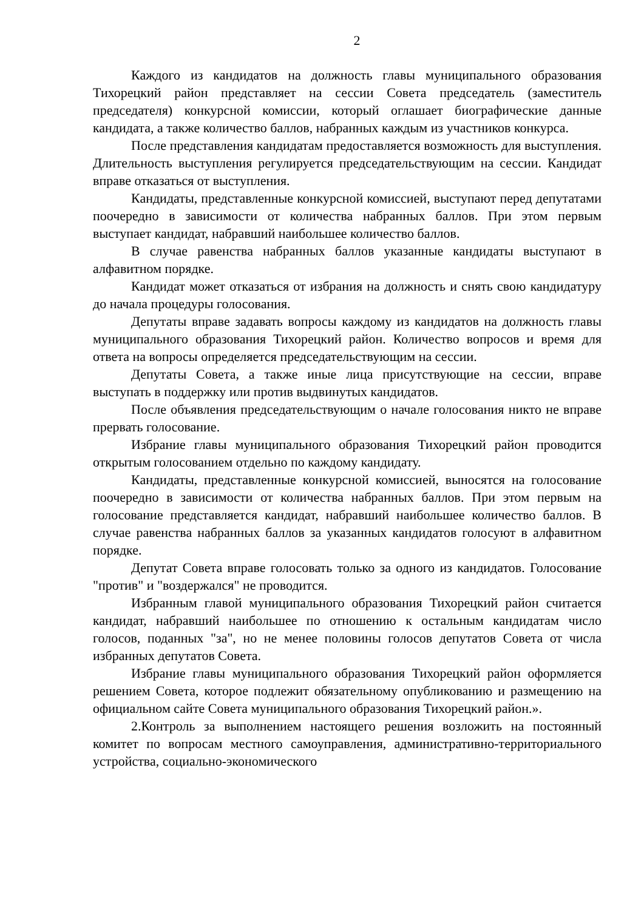2
Каждого из кандидатов на должность главы муниципального образования Тихорецкий район представляет на сессии Совета председатель (заместитель председателя) конкурсной комиссии, который оглашает биографические данные кандидата, а также количество баллов, набранных каждым из участников конкурса.
После представления кандидатам предоставляется возможность для выступления. Длительность выступления регулируется председательствующим на сессии. Кандидат вправе отказаться от выступления.
Кандидаты, представленные конкурсной комиссией, выступают перед депутатами поочередно в зависимости от количества набранных баллов. При этом первым выступает кандидат, набравший наибольшее количество баллов.
В случае равенства набранных баллов указанные кандидаты выступают в алфавитном порядке.
Кандидат может отказаться от избрания на должность и снять свою кандидатуру до начала процедуры голосования.
Депутаты вправе задавать вопросы каждому из кандидатов на должность главы муниципального образования Тихорецкий район. Количество вопросов и время для ответа на вопросы определяется председательствующим на сессии.
Депутаты Совета, а также иные лица присутствующие на сессии, вправе выступать в поддержку или против выдвинутых кандидатов.
После объявления председательствующим о начале голосования никто не вправе прервать голосование.
Избрание главы муниципального образования Тихорецкий район проводится открытым голосованием отдельно по каждому кандидату.
Кандидаты, представленные конкурсной комиссией, выносятся на голосование поочередно в зависимости от количества набранных баллов. При этом первым на голосование представляется кандидат, набравший наибольшее количество баллов. В случае равенства набранных баллов за указанных кандидатов голосуют в алфавитном порядке.
Депутат Совета вправе голосовать только за одного из кандидатов. Голосование "против" и "воздержался" не проводится.
Избранным главой муниципального образования Тихорецкий район считается кандидат, набравший наибольшее по отношению к остальным кандидатам число голосов, поданных "за", но не менее половины голосов депутатов Совета от числа избранных депутатов Совета.
Избрание главы муниципального образования Тихорецкий район оформляется решением Совета, которое подлежит обязательному опубликованию и размещению на официальном сайте Совета муниципального образования Тихорецкий район.».
2.Контроль за выполнением настоящего решения возложить на постоянный комитет по вопросам местного самоуправления, административно-территориального устройства, социально-экономического